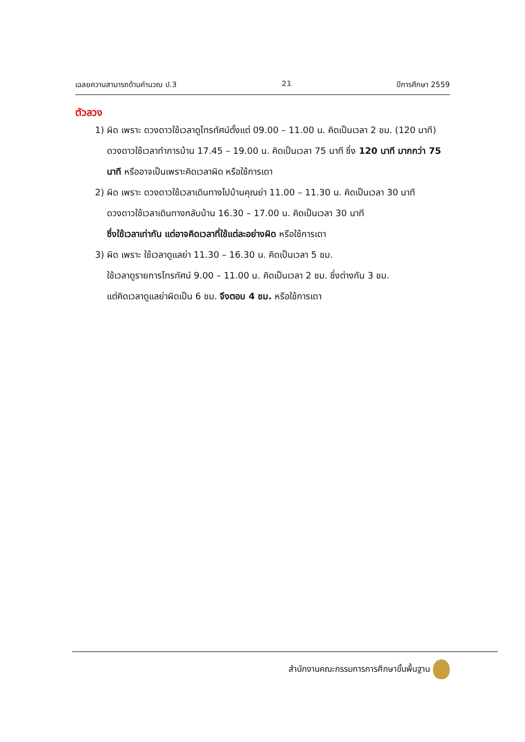เฉลยความสามารถด้านคำนวณ ป.3 21 ปีการศึกษา 2559
ตัวลวง
1) ผิด เพราะ ดวงดาวใช้เวลาดูโทรทัศน์ตั้งแต่ 09.00 – 11.00 น. คิดเป็นเวลา 2 ชม. (120 นาที) ดวงดาวใช้เวลาทำการบ้าน 17.45 – 19.00 น. คิดเป็นเวลา 75 นาที ซึ่ง 120 นาที มากกว่า 75 นาที หรืออาจเป็นเพราะคิดเวลาผิด หรือใช้การเดา
2) ผิด เพราะ ดวงดาวใช้เวลาเดินทางไปบ้านคุณย่า 11.00 – 11.30 น. คิดเป็นเวลา 30 นาที
ดวงดาวใช้เวลาเดินทางกลับบ้าน 16.30 – 17.00 น. คิดเป็นเวลา 30 นาที
ซึ่งใช้เวลาเท่ากัน แต่อาจคิดเวลาที่ใช้แต่ละอย่างผิด หรือใช้การเดา
3) ผิด เพราะ ใช้เวลาดูแลย่า 11.30 – 16.30 น. คิดเป็นเวลา 5 ชม.
ใช้เวลาดูรายการโทรทัศน์ 9.00 – 11.00 น. คิดเป็นเวลา 2 ชม. ซึ่งต่างกัน 3 ชม.
แต่คิดเวลาดูแลย่าผิดเป็น 6 ชม. จึงตอบ 4 ชม. หรือใช้การเดา
สำนักงานคณะกรรมการการศึกษาขั้นพื้นฐาน